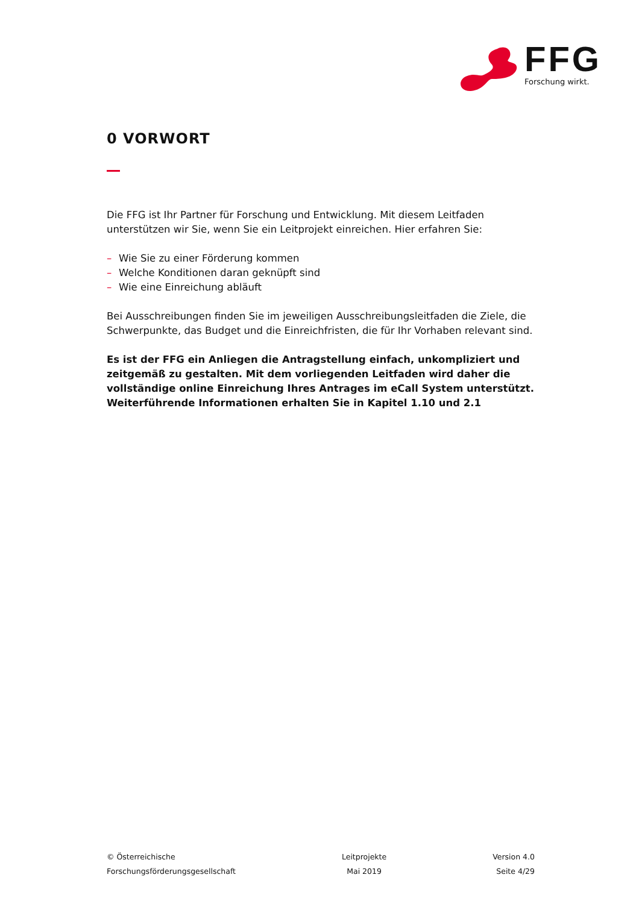FFG
Forschung wirkt.
0 VORWORT
Die FFG ist Ihr Partner für Forschung und Entwicklung. Mit diesem Leitfaden unterstützen wir Sie, wenn Sie ein Leitprojekt einreichen. Hier erfahren Sie:
– Wie Sie zu einer Förderung kommen
– Welche Konditionen daran geknüpft sind
– Wie eine Einreichung abläuft
Bei Ausschreibungen finden Sie im jeweiligen Ausschreibungsleitfaden die Ziele, die Schwerpunkte, das Budget und die Einreichfristen, die für Ihr Vorhaben relevant sind.
Es ist der FFG ein Anliegen die Antragstellung einfach, unkompliziert und zeitgemäß zu gestalten. Mit dem vorliegenden Leitfaden wird daher die vollständige online Einreichung Ihres Antrages im eCall System unterstützt. Weiterführende Informationen erhalten Sie in Kapitel 1.10 und 2.1
© Österreichische
Forschungsförderungsgesellschaft
Leitprojekte
Mai 2019
Version 4.0
Seite 4/29